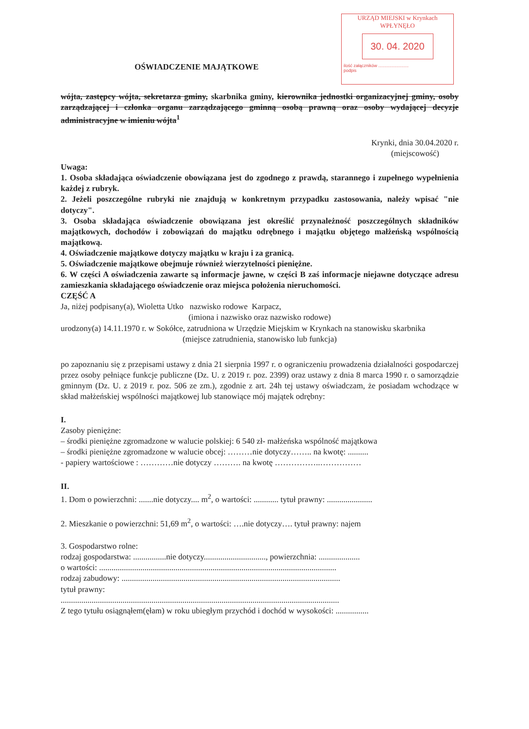URZĄD MIEJSKI w Krynkach
WPŁYNĘŁO
30. 04. 2020
ilość załączników .........................
podpis
OŚWIADCZENIE MAJĄTKOWE
wójta, zastępcy wójta, sekretarza gminy, skarbnika gminy, kierownika jednostki organizacyjnej gminy, osoby zarządzającej i członka organu zarządzającego gminną osobą prawną oraz osoby wydającej decyzje administracyjne w imieniu wójta<sup>1</sup>
Krynki, dnia 30.04.2020 r.
(miejscowość)
Uwaga:
1. Osoba składająca oświadczenie obowiązana jest do zgodnego z prawdą, starannego i zupełnego wypełnienia każdej z rubryk.
2. Jeżeli poszczególne rubryki nie znajdują w konkretnym przypadku zastosowania, należy wpisać "nie dotyczy".
3. Osoba składająca oświadczenie obowiązana jest określić przynależność poszczególnych składników majątkowych, dochodów i zobowiązań do majątku odrębnego i majątku objętego małżeńską wspólnością majątkową.
4. Oświadczenie majątkowe dotyczy majątku w kraju i za granicą.
5. Oświadczenie majątkowe obejmuje również wierzytelności pieniężne.
6. W części A oświadczenia zawarte są informacje jawne, w części B zaś informacje niejawne dotyczące adresu zamieszkania składającego oświadczenie oraz miejsca położenia nieruchomości.
CZĘŚĆ A
Ja, niżej podpisany(a), Wioletta Utko nazwisko rodowe Karpacz,
(imiona i nazwisko oraz nazwisko rodowe)
urodzony(a) 14.11.1970 r. w Sokółce, zatrudniona w Urzędzie Miejskim w Krynkach na stanowisku skarbnika
(miejsce zatrudnienia, stanowisko lub funkcja)
po zapoznaniu się z przepisami ustawy z dnia 21 sierpnia 1997 r. o ograniczeniu prowadzenia działalności gospodarczej przez osoby pełniące funkcje publiczne (Dz. U. z 2019 r. poz. 2399) oraz ustawy z dnia 8 marca 1990 r. o samorządzie gminnym (Dz. U. z 2019 r. poz. 506 ze zm.), zgodnie z art. 24h tej ustawy oświadczam, że posiadam wchodzące w skład małżeńskiej wspólności majątkowej lub stanowiące mój majątek odrębny:
I.
Zasoby pieniężne:
– środki pieniężne zgromadzone w walucie polskiej: 6 540 zł- małżeńska wspólność majątkowa
– środki pieniężne zgromadzone w walucie obcej: ………nie dotyczy…….. na kwotę: ..........
- papiery wartościowe : …………nie dotyczy ………. na kwotę ……………..……………
II.
1. Dom o powierzchni: .......nie dotyczy.... m<sup>2</sup>, o wartości: ............ tytuł prawny: ......................
2. Mieszkanie o powierzchni: 51,69 m<sup>2</sup>, o wartości: ….nie dotyczy…. tytuł prawny: najem
3. Gospodarstwo rolne:
rodzaj gospodarstwa: ................nie dotyczy.............................., powierzchnia: ....................
o wartości: ...................................................................................................................
rodzaj zabudowy: ..........................................................................................................
tytuł prawny:
.......................................................................................................................................
Z tego tytułu osiągnąłem(ęłam) w roku ubiegłym przychód i dochód w wysokości: ................